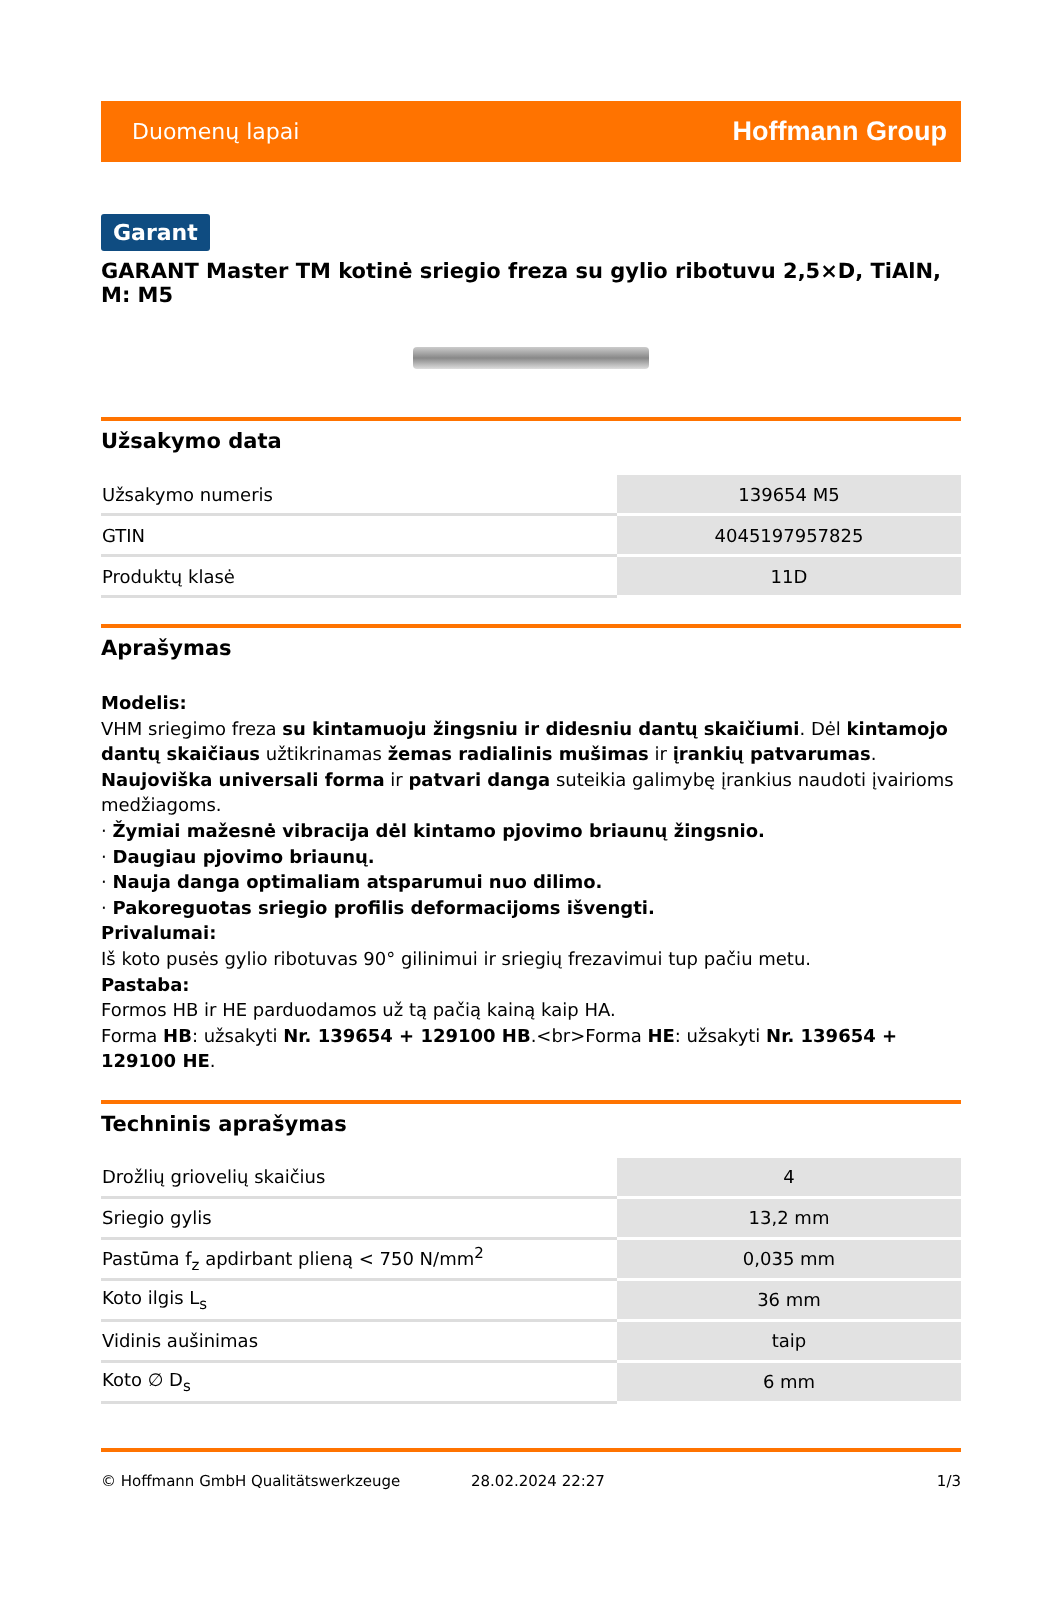Duomenų lapai Hoffmann Group
Garant
GARANT Master TM kotinė sriegio freza su gylio ribotuvu 2,5×D, TiAlN, M: M5
Užsakymo data
| Užsakymo numeris | 139654 M5 |
| GTIN | 4045197957825 |
| Produktų klasė | 11D |
Aprašymas
Modelis:
VHM sriegimo freza su kintamuoju žingsniu ir didesniu dantų skaičiumi. Dėl kintamojo dantų skaičiaus užtikrinamas žemas radialinis mušimas ir įrankių patvarumas. Naujoviška universali forma ir patvari danga suteikia galimybę įrankius naudoti įvairioms medžiagoms.
· Žymiai mažesnė vibracija dėl kintamo pjovimo briaunų žingsnio.
· Daugiau pjovimo briaunų.
· Nauja danga optimaliam atsparumui nuo dilimo.
· Pakoreguotas sriegio profilis deformacijoms išvengti.
Privalumai:
Iš koto pusės gylio ribotuvas 90° gilinimui ir sriegių frezavimui tup pačiu metu.
Pastaba:
Formos HB ir HE parduodamos už tą pačią kainą kaip HA.
Forma HB: užsakyti Nr. 139654 + 129100 HB.<br>Forma HE: užsakyti Nr. 139654 + 129100 HE.
Techninis aprašymas
| Drožlių griovelių skaičius | 4 |
| Sriegio gylis | 13,2 mm |
| Pastūma f<sub>z</sub> apdirbant plieną < 750 N/mm<sup>2</sup> | 0,035 mm |
| Koto ilgis L<sub>s</sub> | 36 mm |
| Vidinis aušinimas | taip |
| Koto ∅ D<sub>s</sub> | 6 mm |
© Hoffmann GmbH Qualitätswerkzeuge 28.02.2024 22:27 1/3